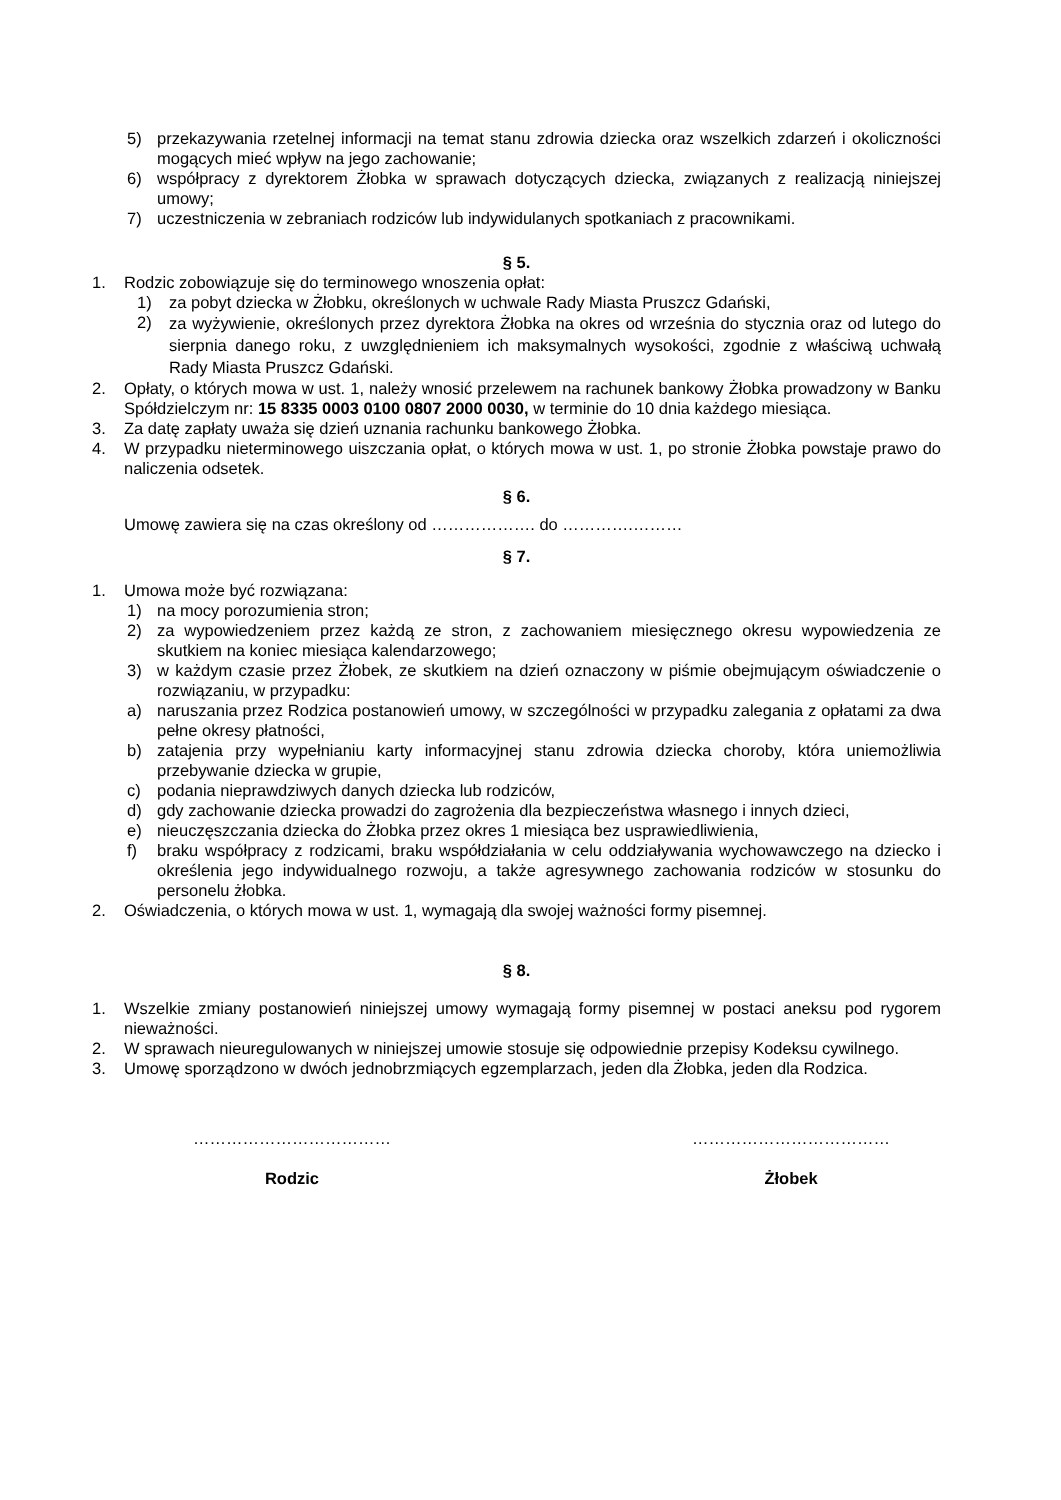5) przekazywania rzetelnej informacji na temat stanu zdrowia dziecka oraz wszelkich zdarzeń i okoliczności mogących mieć wpływ na jego zachowanie;
6) współpracy z dyrektorem Żłobka w sprawach dotyczących dziecka, związanych z realizacją niniejszej umowy;
7) uczestniczenia w zebraniach rodziców lub indywidulanych spotkaniach z pracownikami.
§ 5.
1. Rodzic zobowiązuje się do terminowego wnoszenia opłat:
1) za pobyt dziecka w Żłobku, określonych w uchwale Rady Miasta Pruszcz Gdański,
2) za wyżywienie, określonych przez dyrektora Żłobka na okres od września do stycznia oraz od lutego do sierpnia danego roku, z uwzględnieniem ich maksymalnych wysokości, zgodnie z właściwą uchwałą Rady Miasta Pruszcz Gdański.
2. Opłaty, o których mowa w ust. 1, należy wnosić przelewem na rachunek bankowy Żłobka prowadzony w Banku Spółdzielczym nr: 15 8335 0003 0100 0807 2000 0030, w terminie do 10 dnia każdego miesiąca.
3. Za datę zapłaty uważa się dzień uznania rachunku bankowego Żłobka.
4. W przypadku nieterminowego uiszczania opłat, o których mowa w ust. 1, po stronie Żłobka powstaje prawo do naliczenia odsetek.
§ 6.
Umowę zawiera się na czas określony od ………………. do ………….………
§ 7.
1. Umowa może być rozwiązana:
1) na mocy porozumienia stron;
2) za wypowiedzeniem przez każdą ze stron, z zachowaniem miesięcznego okresu wypowiedzenia ze skutkiem na koniec miesiąca kalendarzowego;
3) w każdym czasie przez Żłobek, ze skutkiem na dzień oznaczony w piśmie obejmującym oświadczenie o rozwiązaniu, w przypadku:
a) naruszania przez Rodzica postanowień umowy, w szczególności w przypadku zalegania z opłatami za dwa pełne okresy płatności,
b) zatajenia przy wypełnianiu karty informacyjnej stanu zdrowia dziecka choroby, która uniemożliwia przebywanie dziecka w grupie,
c) podania nieprawdziwych danych dziecka lub rodziców,
d) gdy zachowanie dziecka prowadzi do zagrożenia dla bezpieczeństwa własnego i innych dzieci,
e) nieuczęszczania dziecka do Żłobka przez okres 1 miesiąca bez usprawiedliwienia,
f) braku współpracy z rodzicami, braku współdziałania w celu oddziaływania wychowawczego na dziecko i określenia jego indywidualnego rozwoju, a także agresywnego zachowania rodziców w stosunku do personelu żłobka.
2. Oświadczenia, o których mowa w ust. 1, wymagają dla swojej ważności formy pisemnej.
§ 8.
1. Wszelkie zmiany postanowień niniejszej umowy wymagają formy pisemnej w postaci aneksu pod rygorem nieważności.
2. W sprawach nieuregulowanych w niniejszej umowie stosuje się odpowiednie przepisy Kodeksu cywilnego.
3. Umowę sporządzono w dwóch jednobrzmiących egzemplarzach, jeden dla Żłobka, jeden dla Rodzica.
………………………………
Rodzic
………………………………
Żłobek